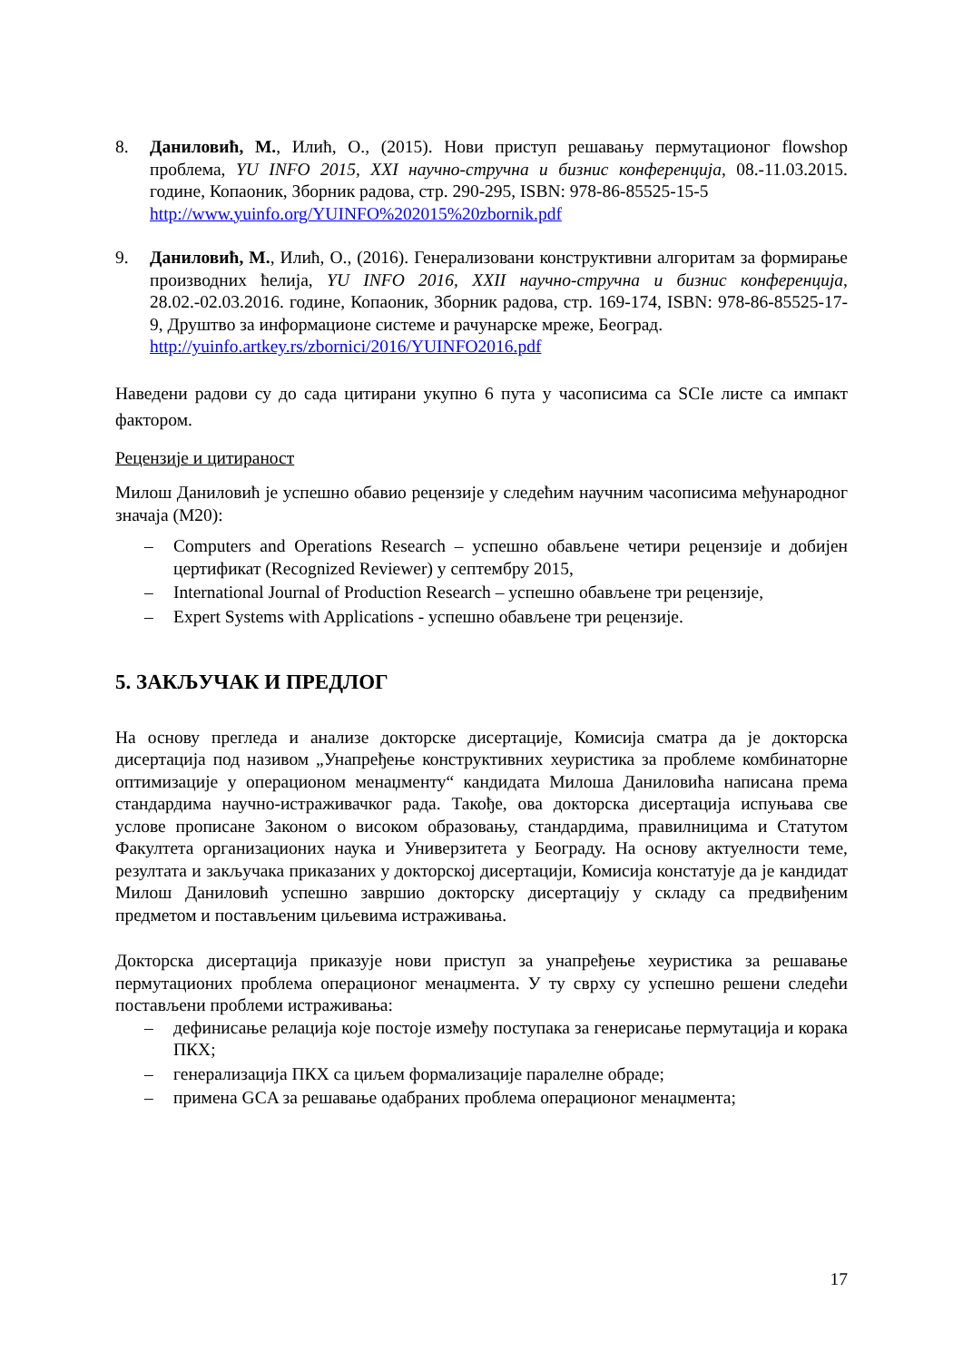8. Даниловић, М., Илић, О., (2015). Нови приступ решавању пермутационог flowshop проблема, YU INFO 2015, XXI научно-стручна и бизнис конференција, 08.-11.03.2015. године, Копаоник, Зборник радова, стр. 290-295, ISBN: 978-86-85525-15-5
http://www.yuinfo.org/YUINFO%202015%20zbornik.pdf
9. Даниловић, М., Илић, О., (2016). Генерализовани конструктивни алгоритам за формирање производних ћелија, YU INFO 2016, XXII научно-стручна и бизнис конференција, 28.02.-02.03.2016. године, Копаоник, Зборник радова, стр. 169-174, ISBN: 978-86-85525-17-9, Друштво за информационе системе и рачунарске мреже, Београд.
http://yuinfo.artkey.rs/zbornici/2016/YUINFO2016.pdf
Наведени радови су до сада цитирани укупно 6 пута у часописима са SCIe листе са импакт фактором.
Рецензије и цитираност
Милош Даниловић је успешно обавио рецензије у следећим научним часописима међународног значаја (М20):
– Computers and Operations Research – успешно обављене четири рецензије и добијен цертификат (Recognized Reviewer) у септембру 2015,
– International Journal of Production Research – успешно обављене три рецензије,
– Expert Systems with Applications - успешно обављене три рецензије.
5. ЗАКЉУЧАК И ПРЕДЛОГ
На основу прегледа и анализе докторске дисертације, Комисија сматра да је докторска дисертација под називом „Унапређење конструктивних хеуристика за проблеме комбинаторне оптимизације у операционом менаџменту“ кандидата Милоша Даниловића написана према стандардима научно-истраживачког рада. Такође, ова докторска дисертација испуњава све услове прописане Законом о високом образовању, стандардима, правилницима и Статутом Факултета организационих наука и Универзитета у Београду. На основу актуелности теме, резултата и закључака приказаних у докторској дисертацији, Комисија констатује да је кандидат Милош Даниловић успешно завршио докторску дисертацију у складу са предвиђеним предметом и постављеним циљевима истраживања.
Докторска дисертација приказује нови приступ за унапређење хеуристика за решавање пермутационих проблема операционог менаџмента. У ту сврху су успешно решени следећи постављени проблеми истраживања:
– дефинисање релација које постоје између поступака за генерисање пермутација и корака ПКХ;
– генерализација ПКХ са циљем формализације паралелне обраде;
– примена GCA за решавање одабраних проблема операционог менаџмента;
17